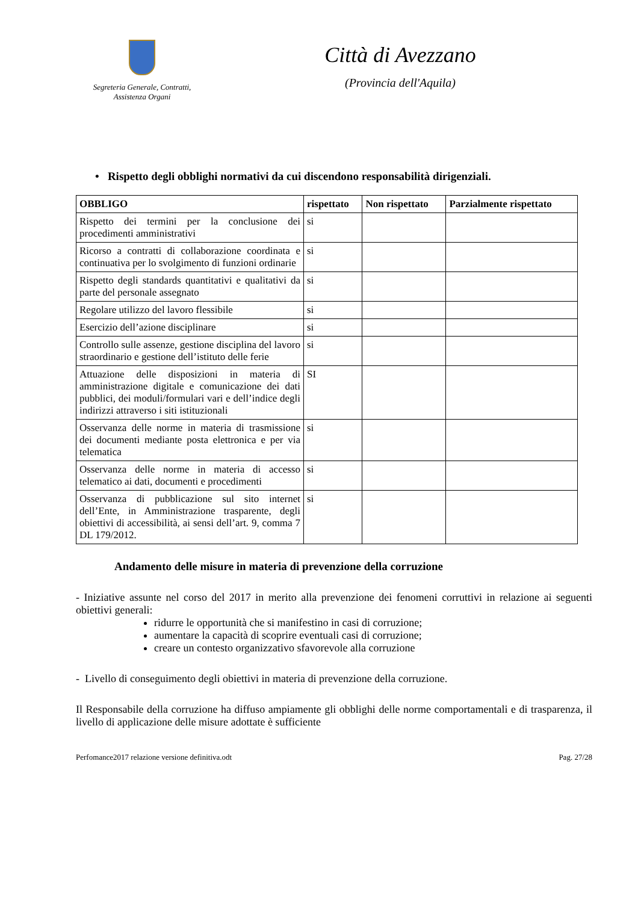Segreteria Generale, Contratti,
Assistenza Organi
Città di Avezzano
(Provincia dell'Aquila)
• Rispetto degli obblighi normativi da cui discendono responsabilità dirigenziali.
| OBBLIGO | rispettato | Non rispettato | Parzialmente rispettato |
| --- | --- | --- | --- |
| Rispetto dei termini per la conclusione dei procedimenti amministrativi | si | | |
| Ricorso a contratti di collaborazione coordinata e continuativa per lo svolgimento di funzioni ordinarie | si | | |
| Rispetto degli standards quantitativi e qualitativi da parte del personale assegnato | si | | |
| Regolare utilizzo del lavoro flessibile | si | | |
| Esercizio dell’azione disciplinare | si | | |
| Controllo sulle assenze, gestione disciplina del lavoro straordinario e gestione dell’istituto delle ferie | si | | |
| Attuazione delle disposizioni in materia di amministrazione digitale e comunicazione dei dati pubblici, dei moduli/formulari vari e dell’indice degli indirizzi attraverso i siti istituzionali | SI | | |
| Osservanza delle norme in materia di trasmissione dei documenti mediante posta elettronica e per via telematica | si | | |
| Osservanza delle norme in materia di accesso telematico ai dati, documenti e procedimenti | si | | |
| Osservanza di pubblicazione sul sito internet dell’Ente, in Amministrazione trasparente, degli obiettivi di accessibilità, ai sensi dell’art. 9, comma 7 DL 179/2012. | si | | |
Andamento delle misure in materia di prevenzione della corruzione
- Iniziative assunte nel corso del 2017 in merito alla prevenzione dei fenomeni corruttivi in relazione ai seguenti obiettivi generali:
ridurre le opportunità che si manifestino in casi di corruzione;
aumentare la capacità di scoprire eventuali casi di corruzione;
creare un contesto organizzativo sfavorevole alla corruzione
- Livello di conseguimento degli obiettivi in materia di prevenzione della corruzione.
Il Responsabile della corruzione ha diffuso ampiamente gli obblighi delle norme comportamentali e di trasparenza, il livello di applicazione delle misure adottate è sufficiente
Perfomance2017 relazione versione definitiva.odt Pag. 27/28